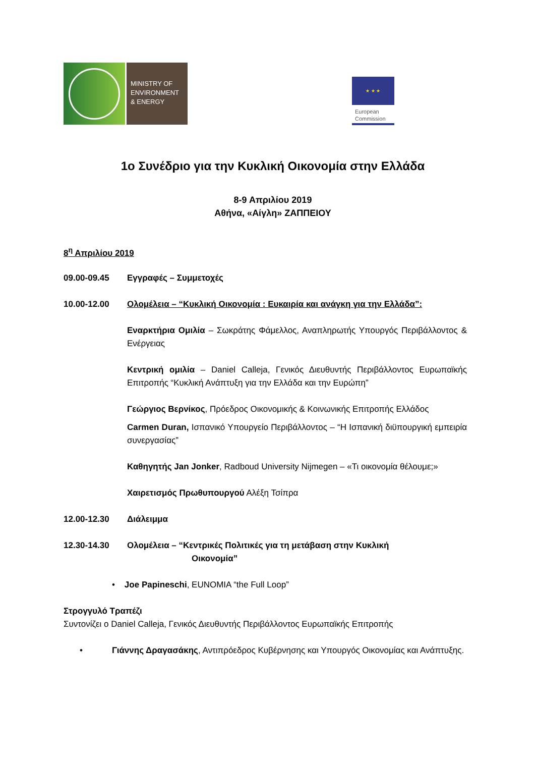MINISTRY OF
ENVIRONMENT
& ENERGY
★ ★ ★
European
Commission
1ο Συνέδριο για την Κυκλική Οικονομία στην Ελλάδα
8-9 Απριλίου 2019
Αθήνα, «Αίγλη» ΖΑΠΠΕΙΟΥ
8<sup>η</sup> Απριλίου 2019
09.00-09.45 Εγγραφές – Συμμετοχές
10.00-12.00 Ολομέλεια – “Κυκλική Οικονομία : Ευκαιρία και ανάγκη για την Ελλάδα”:
Εναρκτήρια Ομιλία – Σωκράτης Φάμελλος, Αναπληρωτής Υπουργός Περιβάλλοντος & Ενέργειας
Κεντρική ομιλία – Daniel Calleja, Γενικός Διευθυντής Περιβάλλοντος Ευρωπαϊκής Επιτροπής “Κυκλική Ανάπτυξη για την Ελλάδα και την Ευρώπη”
Γεώργιος Βερνίκος, Πρόεδρος Οικονομικής & Κοινωνικής Επιτροπής Ελλάδος
Carmen Duran, Ισπανικό Υπουργείο Περιβάλλοντος – “Η Ισπανική διϋπουργική εμπειρία συνεργασίας”
Καθηγητής Jan Jonker, Radboud University Nijmegen – «Τι οικονομία θέλουμε;»
Χαιρετισμός Πρωθυπουργού Αλέξη Τσίπρα
12.00-12.30 Διάλειμμα
12.30-14.30 Ολομέλεια – “Κεντρικές Πολιτικές για τη μετάβαση στην Κυκλική
Οικονομία”
• Joe Papineschi, EUNOMIA “the Full Loop”
Στρογγυλό Τραπέζι
Συντονίζει ο Daniel Calleja, Γενικός Διευθυντής Περιβάλλοντος Ευρωπαϊκής Επιτροπής
• Γιάννης Δραγασάκης, Αντιπρόεδρος Κυβέρνησης και Υπουργός Οικονομίας και Ανάπτυξης.